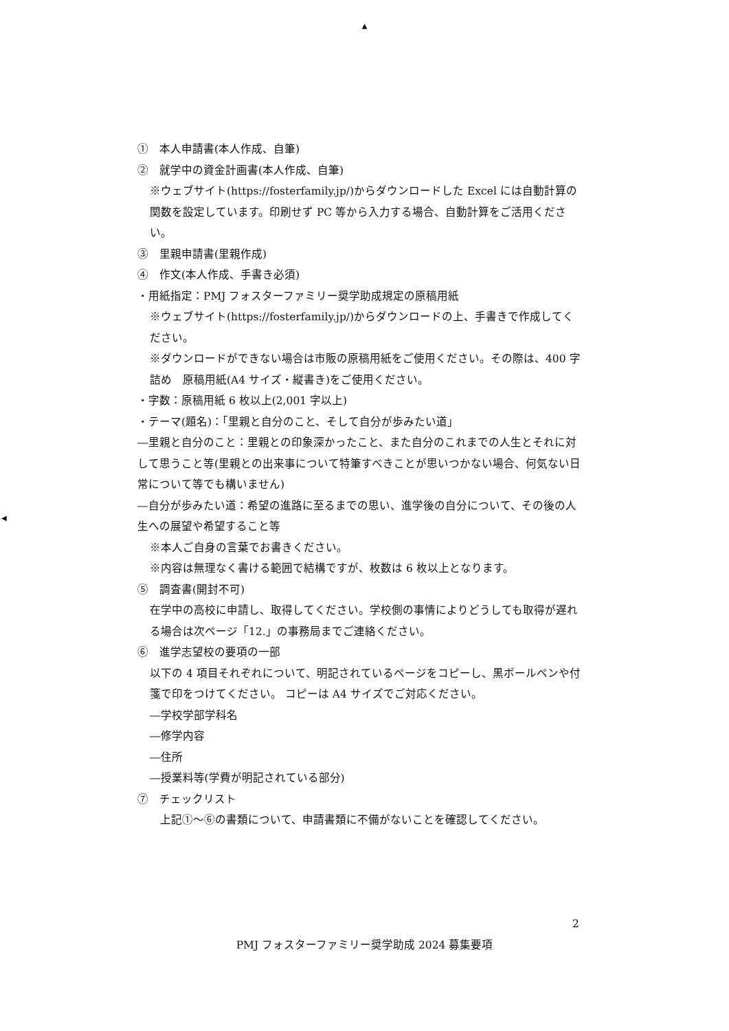▲
◀
①　本人申請書(本人作成、自筆)
②　就学中の資金計画書(本人作成、自筆)
※ウェブサイト(https://fosterfamily.jp/)からダウンロードした Excel には自動計算の関数を設定しています。印刷せず PC 等から入力する場合、自動計算をご活用ください。
③　里親申請書(里親作成)
④　作文(本人作成、手書き必須)
・用紙指定：PMJ フォスターファミリー奨学助成規定の原稿用紙
※ウェブサイト(https://fosterfamily.jp/)からダウンロードの上、手書きで作成してください。
※ダウンロードができない場合は市販の原稿用紙をご使用ください。その際は、400 字詰め　原稿用紙(A4 サイズ・縦書き)をご使用ください。
・字数：原稿用紙 6 枚以上(2,001 字以上)
・テーマ(題名)：「里親と自分のこと、そして自分が歩みたい道」
―里親と自分のこと：里親との印象深かったこと、また自分のこれまでの人生とそれに対して思うこと等(里親との出来事について特筆すべきことが思いつかない場合、何気ない日常について等でも構いません)
―自分が歩みたい道：希望の進路に至るまでの思い、進学後の自分について、その後の人生への展望や希望すること等
※本人ご自身の言葉でお書きください。
※内容は無理なく書ける範囲で結構ですが、枚数は 6 枚以上となります。
⑤　調査書(開封不可)
在学中の高校に申請し、取得してください。学校側の事情によりどうしても取得が遅れる場合は次ページ「12.」の事務局までご連絡ください。
⑥　進学志望校の要項の一部
以下の 4 項目それぞれについて、明記されているページをコピーし、黒ボールペンや付箋で印をつけてください。 コピーは A4 サイズでご対応ください。
―学校学部学科名
―修学内容
―住所
―授業料等(学費が明記されている部分)
⑦　チェックリスト
上記①～⑥の書類について、申請書類に不備がないことを確認してください。
2
PMJ フォスターファミリー奨学助成 2024 募集要項